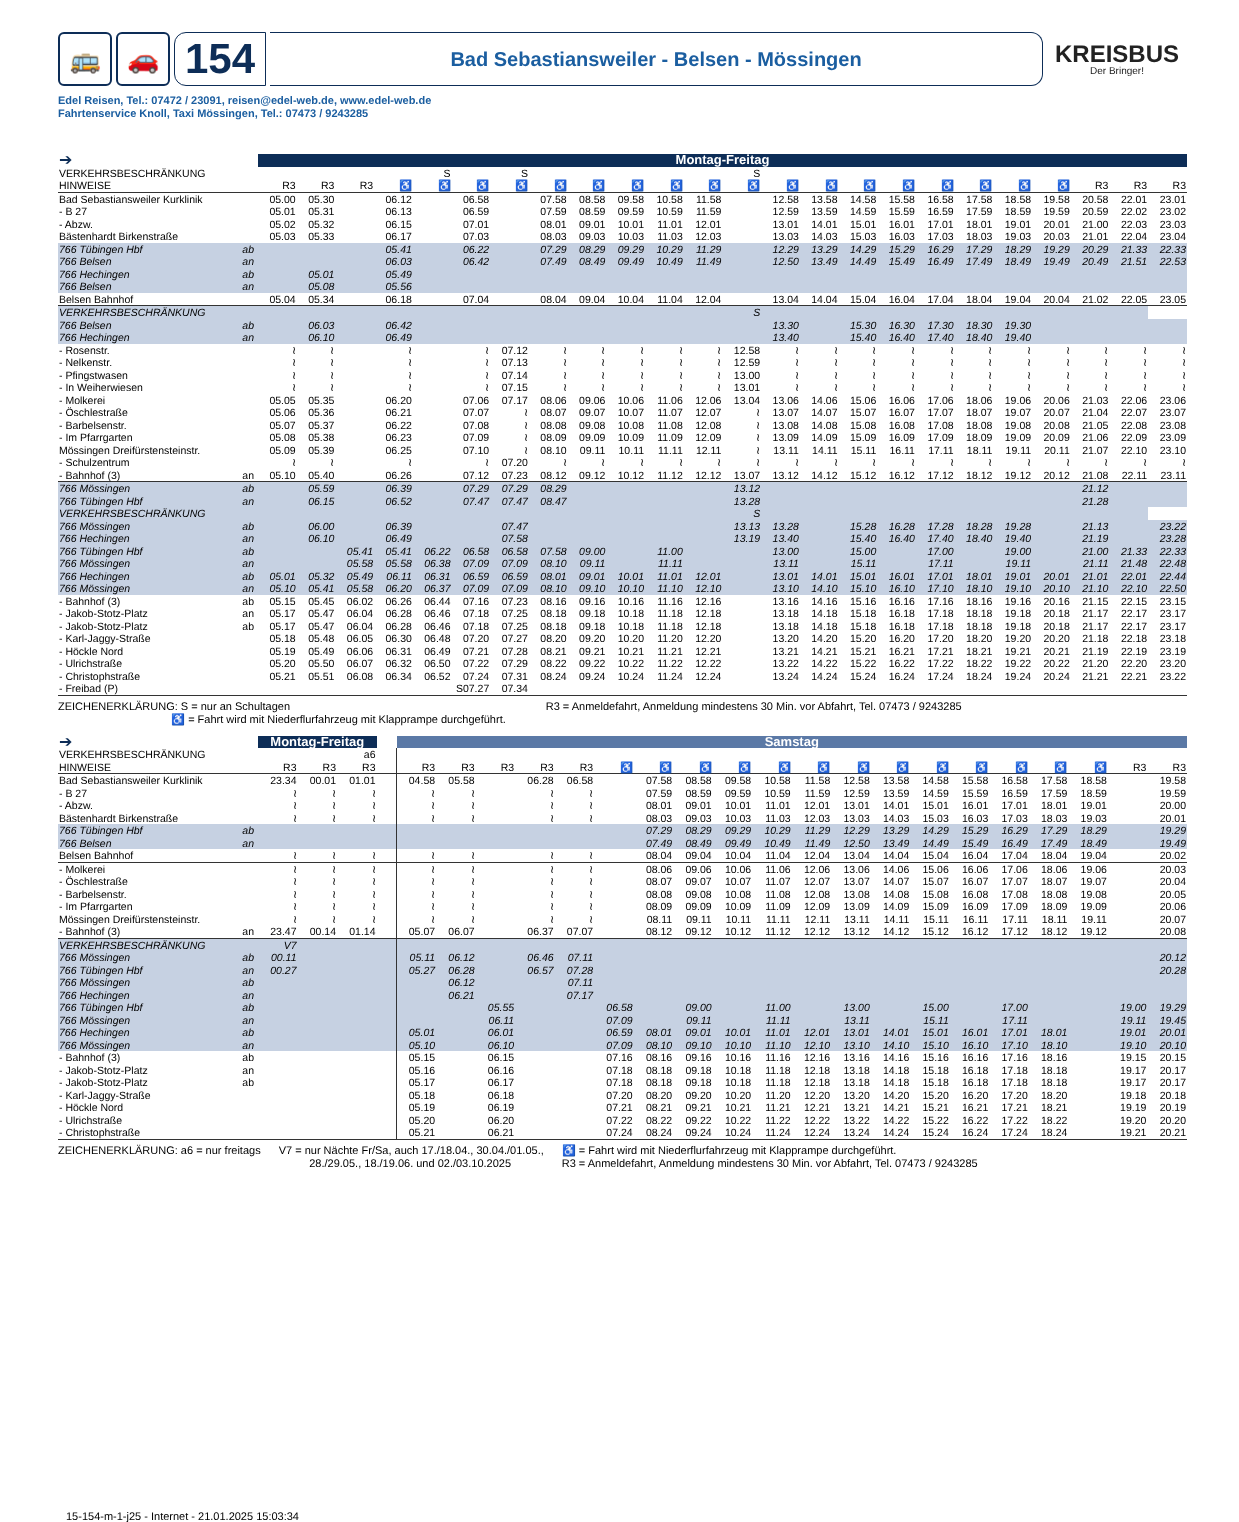🚌 🚗
154
Bad Sebastiansweiler - Belsen - Mössingen
KREISBUS
Der Bringer!
Edel Reisen, Tel.: 07472 / 23091, reisen@edel-web.de, www.edel-web.de
Fahrtenservice Knoll, Taxi Mössingen, Tel.: 07473 / 9243285
| ➔ | | Montag-Freitag | | | | | | | | | | | | | | | | | | | | | | | |
| VERKEHRSBESCHRÄNKUNG | | | | | | S | | S | | | | | | S | | | | | | | | | | | |
| HINWEISE | | R3 | R3 | R3 | ♿ | ♿ | ♿ | ♿ | ♿ | ♿ | ♿ | ♿ | ♿ | ♿ | ♿ | ♿ | ♿ | ♿ | ♿ | ♿ | ♿ | ♿ | R3 | R3 | R3 |
| Bad Sebastiansweiler Kurklinik | | 05.00 | 05.30 | | 06.12 | | 06.58 | | 07.58 | 08.58 | 09.58 | 10.58 | 11.58 | | 12.58 | 13.58 | 14.58 | 15.58 | 16.58 | 17.58 | 18.58 | 19.58 | 20.58 | 22.01 | 23.01 |
| - B 27 | | 05.01 | 05.31 | | 06.13 | | 06.59 | | 07.59 | 08.59 | 09.59 | 10.59 | 11.59 | | 12.59 | 13.59 | 14.59 | 15.59 | 16.59 | 17.59 | 18.59 | 19.59 | 20.59 | 22.02 | 23.02 |
| - Abzw. | | 05.02 | 05.32 | | 06.15 | | 07.01 | | 08.01 | 09.01 | 10.01 | 11.01 | 12.01 | | 13.01 | 14.01 | 15.01 | 16.01 | 17.01 | 18.01 | 19.01 | 20.01 | 21.00 | 22.03 | 23.03 |
| Bästenhardt Birkenstraße | | 05.03 | 05.33 | | 06.17 | | 07.03 | | 08.03 | 09.03 | 10.03 | 11.03 | 12.03 | | 13.03 | 14.03 | 15.03 | 16.03 | 17.03 | 18.03 | 19.03 | 20.03 | 21.01 | 22.04 | 23.04 |
| 766 Tübingen Hbf | ab | | | | 05.41 | | 06.22 | | 07.29 | 08.29 | 09.29 | 10.29 | 11.29 | | 12.29 | 13.29 | 14.29 | 15.29 | 16.29 | 17.29 | 18.29 | 19.29 | 20.29 | 21.33 | 22.33 |
| 766 Belsen | an | | | | 06.03 | | 06.42 | | 07.49 | 08.49 | 09.49 | 10.49 | 11.49 | | 12.50 | 13.49 | 14.49 | 15.49 | 16.49 | 17.49 | 18.49 | 19.49 | 20.49 | 21.51 | 22.53 |
| 766 Hechingen | ab | | 05.01 | | 05.49 | | | | | | | | | | | | | | | | | | | | |
| 766 Belsen | an | | 05.08 | | 05.56 | | | | | | | | | | | | | | | | | | | | |
| Belsen Bahnhof | | 05.04 | 05.34 | | 06.18 | | 07.04 | | 08.04 | 09.04 | 10.04 | 11.04 | 12.04 | | 13.04 | 14.04 | 15.04 | 16.04 | 17.04 | 18.04 | 19.04 | 20.04 | 21.02 | 22.05 | 23.05 |
| VERKEHRSBESCHRÄNKUNG | | | | | | | | | | | | | | S | | | | | | | | | | | |
| 766 Belsen | ab | | 06.03 | | 06.42 | | | | | | | | | | 13.30 | | 15.30 | 16.30 | 17.30 | 18.30 | 19.30 | | | | |
| 766 Hechingen | an | | 06.10 | | 06.49 | | | | | | | | | | 13.40 | | 15.40 | 16.40 | 17.40 | 18.40 | 19.40 | | | | |
| - Rosenstr. | | ≀ | ≀ | | ≀ | | ≀ | 07.12 | ≀ | ≀ | ≀ | ≀ | ≀ | 12.58 | ≀ | ≀ | ≀ | ≀ | ≀ | ≀ | ≀ | ≀ | ≀ | ≀ | ≀ |
| - Nelkenstr. | | ≀ | ≀ | | ≀ | | ≀ | 07.13 | ≀ | ≀ | ≀ | ≀ | ≀ | 12.59 | ≀ | ≀ | ≀ | ≀ | ≀ | ≀ | ≀ | ≀ | ≀ | ≀ | ≀ |
| - Pfingstwasen | | ≀ | ≀ | | ≀ | | ≀ | 07.14 | ≀ | ≀ | ≀ | ≀ | ≀ | 13.00 | ≀ | ≀ | ≀ | ≀ | ≀ | ≀ | ≀ | ≀ | ≀ | ≀ | ≀ |
| - In Weiherwiesen | | ≀ | ≀ | | ≀ | | ≀ | 07.15 | ≀ | ≀ | ≀ | ≀ | ≀ | 13.01 | ≀ | ≀ | ≀ | ≀ | ≀ | ≀ | ≀ | ≀ | ≀ | ≀ | ≀ |
| - Molkerei | | 05.05 | 05.35 | | 06.20 | | 07.06 | 07.17 | 08.06 | 09.06 | 10.06 | 11.06 | 12.06 | 13.04 | 13.06 | 14.06 | 15.06 | 16.06 | 17.06 | 18.06 | 19.06 | 20.06 | 21.03 | 22.06 | 23.06 |
| - Öschlestraße | | 05.06 | 05.36 | | 06.21 | | 07.07 | ≀ | 08.07 | 09.07 | 10.07 | 11.07 | 12.07 | ≀ | 13.07 | 14.07 | 15.07 | 16.07 | 17.07 | 18.07 | 19.07 | 20.07 | 21.04 | 22.07 | 23.07 |
| - Barbelsenstr. | | 05.07 | 05.37 | | 06.22 | | 07.08 | ≀ | 08.08 | 09.08 | 10.08 | 11.08 | 12.08 | ≀ | 13.08 | 14.08 | 15.08 | 16.08 | 17.08 | 18.08 | 19.08 | 20.08 | 21.05 | 22.08 | 23.08 |
| - Im Pfarrgarten | | 05.08 | 05.38 | | 06.23 | | 07.09 | ≀ | 08.09 | 09.09 | 10.09 | 11.09 | 12.09 | ≀ | 13.09 | 14.09 | 15.09 | 16.09 | 17.09 | 18.09 | 19.09 | 20.09 | 21.06 | 22.09 | 23.09 |
| Mössingen Dreifürstensteinstr. | | 05.09 | 05.39 | | 06.25 | | 07.10 | ≀ | 08.10 | 09.11 | 10.11 | 11.11 | 12.11 | ≀ | 13.11 | 14.11 | 15.11 | 16.11 | 17.11 | 18.11 | 19.11 | 20.11 | 21.07 | 22.10 | 23.10 |
| - Schulzentrum | | ≀ | ≀ | | ≀ | | ≀ | 07.20 | ≀ | ≀ | ≀ | ≀ | ≀ | ≀ | ≀ | ≀ | ≀ | ≀ | ≀ | ≀ | ≀ | ≀ | ≀ | ≀ | ≀ |
| - Bahnhof (3) | an | 05.10 | 05.40 | | 06.26 | | 07.12 | 07.23 | 08.12 | 09.12 | 10.12 | 11.12 | 12.12 | 13.07 | 13.12 | 14.12 | 15.12 | 16.12 | 17.12 | 18.12 | 19.12 | 20.12 | 21.08 | 22.11 | 23.11 |
| 766 Mössingen | ab | | 05.59 | | 06.39 | | 07.29 | 07.29 | 08.29 | | | | | 13.12 | | | | | | | | | 21.12 | | |
| 766 Tübingen Hbf | an | | 06.15 | | 06.52 | | 07.47 | 07.47 | 08.47 | | | | | 13.28 | | | | | | | | | 21.28 | | |
| VERKEHRSBESCHRÄNKUNG | | | | | | | | | | | | | | S | | | | | | | | | | | |
| 766 Mössingen | ab | | 06.00 | | 06.39 | | | 07.47 | | | | | | 13.13 | 13.28 | | 15.28 | 16.28 | 17.28 | 18.28 | 19.28 | | 21.13 | | 23.22 |
| 766 Hechingen | an | | 06.10 | | 06.49 | | | 07.58 | | | | | | 13.19 | 13.40 | | 15.40 | 16.40 | 17.40 | 18.40 | 19.40 | | 21.19 | | 23.28 |
| 766 Tübingen Hbf | ab | | | 05.41 | 05.41 | 06.22 | 06.58 | 06.58 | 07.58 | 09.00 | | 11.00 | | | 13.00 | | 15.00 | | 17.00 | | 19.00 | | 21.00 | 21.33 | 22.33 |
| 766 Mössingen | an | | | 05.58 | 05.58 | 06.38 | 07.09 | 07.09 | 08.10 | 09.11 | | 11.11 | | | 13.11 | | 15.11 | | 17.11 | | 19.11 | | 21.11 | 21.48 | 22.48 |
| 766 Hechingen | ab | 05.01 | 05.32 | 05.49 | 06.11 | 06.31 | 06.59 | 06.59 | 08.01 | 09.01 | 10.01 | 11.01 | 12.01 | | 13.01 | 14.01 | 15.01 | 16.01 | 17.01 | 18.01 | 19.01 | 20.01 | 21.01 | 22.01 | 22.44 |
| 766 Mössingen | an | 05.10 | 05.41 | 05.58 | 06.20 | 06.37 | 07.09 | 07.09 | 08.10 | 09.10 | 10.10 | 11.10 | 12.10 | | 13.10 | 14.10 | 15.10 | 16.10 | 17.10 | 18.10 | 19.10 | 20.10 | 21.10 | 22.10 | 22.50 |
| - Bahnhof (3) | ab | 05.15 | 05.45 | 06.02 | 06.26 | 06.44 | 07.16 | 07.23 | 08.16 | 09.16 | 10.16 | 11.16 | 12.16 | | 13.16 | 14.16 | 15.16 | 16.16 | 17.16 | 18.16 | 19.16 | 20.16 | 21.15 | 22.15 | 23.15 |
| - Jakob-Stotz-Platz | an | 05.17 | 05.47 | 06.04 | 06.28 | 06.46 | 07.18 | 07.25 | 08.18 | 09.18 | 10.18 | 11.18 | 12.18 | | 13.18 | 14.18 | 15.18 | 16.18 | 17.18 | 18.18 | 19.18 | 20.18 | 21.17 | 22.17 | 23.17 |
| - Jakob-Stotz-Platz | ab | 05.17 | 05.47 | 06.04 | 06.28 | 06.46 | 07.18 | 07.25 | 08.18 | 09.18 | 10.18 | 11.18 | 12.18 | | 13.18 | 14.18 | 15.18 | 16.18 | 17.18 | 18.18 | 19.18 | 20.18 | 21.17 | 22.17 | 23.17 |
| - Karl-Jaggy-Straße | | 05.18 | 05.48 | 06.05 | 06.30 | 06.48 | 07.20 | 07.27 | 08.20 | 09.20 | 10.20 | 11.20 | 12.20 | | 13.20 | 14.20 | 15.20 | 16.20 | 17.20 | 18.20 | 19.20 | 20.20 | 21.18 | 22.18 | 23.18 |
| - Höckle Nord | | 05.19 | 05.49 | 06.06 | 06.31 | 06.49 | 07.21 | 07.28 | 08.21 | 09.21 | 10.21 | 11.21 | 12.21 | | 13.21 | 14.21 | 15.21 | 16.21 | 17.21 | 18.21 | 19.21 | 20.21 | 21.19 | 22.19 | 23.19 |
| - Ulrichstraße | | 05.20 | 05.50 | 06.07 | 06.32 | 06.50 | 07.22 | 07.29 | 08.22 | 09.22 | 10.22 | 11.22 | 12.22 | | 13.22 | 14.22 | 15.22 | 16.22 | 17.22 | 18.22 | 19.22 | 20.22 | 21.20 | 22.20 | 23.20 |
| - Christophstraße | | 05.21 | 05.51 | 06.08 | 06.34 | 06.52 | 07.24 | 07.31 | 08.24 | 09.24 | 10.24 | 11.24 | 12.24 | | 13.24 | 14.24 | 15.24 | 16.24 | 17.24 | 18.24 | 19.24 | 20.24 | 21.21 | 22.21 | 23.22 |
| - Freibad (P) | | | | | | | S07.27 | 07.34 | | | | | | | | | | | | | | | | | |
ZEICHENERKLÄRUNG: S = nur an Schultagen
♿ = Fahrt wird mit Niederflurfahrzeug mit Klapprampe durchgeführt.
R3 = Anmeldefahrt, Anmeldung mindestens 30 Min. vor Abfahrt, Tel. 07473 / 9243285
| ➔ | | Montag-Freitag | | | | Samstag | | | | | | | | | | | | | | | | | | | |
| VERKEHRSBESCHRÄNKUNG | | | | a6 | | | | | | | | | | | | | | | | | | | | | |
| HINWEISE | | R3 | R3 | R3 | | R3 | R3 | R3 | R3 | R3 | ♿ | ♿ | ♿ | ♿ | ♿ | ♿ | ♿ | ♿ | ♿ | ♿ | ♿ | ♿ | ♿ | R3 | R3 |
| Bad Sebastiansweiler Kurklinik | | 23.34 | 00.01 | 01.01 | | 04.58 | 05.58 | | 06.28 | 06.58 | | 07.58 | 08.58 | 09.58 | 10.58 | 11.58 | 12.58 | 13.58 | 14.58 | 15.58 | 16.58 | 17.58 | 18.58 | | 19.58 |
| - B 27 | | ≀ | ≀ | ≀ | | ≀ | ≀ | | ≀ | ≀ | | 07.59 | 08.59 | 09.59 | 10.59 | 11.59 | 12.59 | 13.59 | 14.59 | 15.59 | 16.59 | 17.59 | 18.59 | | 19.59 |
| - Abzw. | | ≀ | ≀ | ≀ | | ≀ | ≀ | | ≀ | ≀ | | 08.01 | 09.01 | 10.01 | 11.01 | 12.01 | 13.01 | 14.01 | 15.01 | 16.01 | 17.01 | 18.01 | 19.01 | | 20.00 |
| Bästenhardt Birkenstraße | | ≀ | ≀ | ≀ | | ≀ | ≀ | | ≀ | ≀ | | 08.03 | 09.03 | 10.03 | 11.03 | 12.03 | 13.03 | 14.03 | 15.03 | 16.03 | 17.03 | 18.03 | 19.03 | | 20.01 |
| 766 Tübingen Hbf | ab | | | | | | | | | | | 07.29 | 08.29 | 09.29 | 10.29 | 11.29 | 12.29 | 13.29 | 14.29 | 15.29 | 16.29 | 17.29 | 18.29 | | 19.29 |
| 766 Belsen | an | | | | | | | | | | | 07.49 | 08.49 | 09.49 | 10.49 | 11.49 | 12.50 | 13.49 | 14.49 | 15.49 | 16.49 | 17.49 | 18.49 | | 19.49 |
| Belsen Bahnhof | | ≀ | ≀ | ≀ | | ≀ | ≀ | | ≀ | ≀ | | 08.04 | 09.04 | 10.04 | 11.04 | 12.04 | 13.04 | 14.04 | 15.04 | 16.04 | 17.04 | 18.04 | 19.04 | | 20.02 |
| - Molkerei | | ≀ | ≀ | ≀ | | ≀ | ≀ | | ≀ | ≀ | | 08.06 | 09.06 | 10.06 | 11.06 | 12.06 | 13.06 | 14.06 | 15.06 | 16.06 | 17.06 | 18.06 | 19.06 | | 20.03 |
| - Öschlestraße | | ≀ | ≀ | ≀ | | ≀ | ≀ | | ≀ | ≀ | | 08.07 | 09.07 | 10.07 | 11.07 | 12.07 | 13.07 | 14.07 | 15.07 | 16.07 | 17.07 | 18.07 | 19.07 | | 20.04 |
| - Barbelsenstr. | | ≀ | ≀ | ≀ | | ≀ | ≀ | | ≀ | ≀ | | 08.08 | 09.08 | 10.08 | 11.08 | 12.08 | 13.08 | 14.08 | 15.08 | 16.08 | 17.08 | 18.08 | 19.08 | | 20.05 |
| - Im Pfarrgarten | | ≀ | ≀ | ≀ | | ≀ | ≀ | | ≀ | ≀ | | 08.09 | 09.09 | 10.09 | 11.09 | 12.09 | 13.09 | 14.09 | 15.09 | 16.09 | 17.09 | 18.09 | 19.09 | | 20.06 |
| Mössingen Dreifürstensteinstr. | | ≀ | ≀ | ≀ | | ≀ | ≀ | | ≀ | ≀ | | 08.11 | 09.11 | 10.11 | 11.11 | 12.11 | 13.11 | 14.11 | 15.11 | 16.11 | 17.11 | 18.11 | 19.11 | | 20.07 |
| - Bahnhof (3) | an | 23.47 | 00.14 | 01.14 | | 05.07 | 06.07 | | 06.37 | 07.07 | | 08.12 | 09.12 | 10.12 | 11.12 | 12.12 | 13.12 | 14.12 | 15.12 | 16.12 | 17.12 | 18.12 | 19.12 | | 20.08 |
| VERKEHRSBESCHRÄNKUNG | | V7 | | | | | | | | | | | | | | | | | | | | | | | |
| 766 Mössingen | ab | 00.11 | | | | 05.11 | 06.12 | | 06.46 | 07.11 | | | | | | | | | | | | | | | 20.12 |
| 766 Tübingen Hbf | an | 00.27 | | | | 05.27 | 06.28 | | 06.57 | 07.28 | | | | | | | | | | | | | | | 20.28 |
| 766 Mössingen | ab | | | | | | 06.12 | | | 07.11 | | | | | | | | | | | | | | | |
| 766 Hechingen | an | | | | | | 06.21 | | | 07.17 | | | | | | | | | | | | | | | |
| 766 Tübingen Hbf | ab | | | | | | | 05.55 | | | 06.58 | | 09.00 | | 11.00 | | 13.00 | | 15.00 | | 17.00 | | | 19.00 | 19.29 |
| 766 Mössingen | an | | | | | | | 06.11 | | | 07.09 | | 09.11 | | 11.11 | | 13.11 | | 15.11 | | 17.11 | | | 19.11 | 19.45 |
| 766 Hechingen | ab | | | | | 05.01 | | 06.01 | | | 06.59 | 08.01 | 09.01 | 10.01 | 11.01 | 12.01 | 13.01 | 14.01 | 15.01 | 16.01 | 17.01 | 18.01 | | 19.01 | 20.01 |
| 766 Mössingen | an | | | | | 05.10 | | 06.10 | | | 07.09 | 08.10 | 09.10 | 10.10 | 11.10 | 12.10 | 13.10 | 14.10 | 15.10 | 16.10 | 17.10 | 18.10 | | 19.10 | 20.10 |
| - Bahnhof (3) | ab | | | | | 05.15 | | 06.15 | | | 07.16 | 08.16 | 09.16 | 10.16 | 11.16 | 12.16 | 13.16 | 14.16 | 15.16 | 16.16 | 17.16 | 18.16 | | 19.15 | 20.15 |
| - Jakob-Stotz-Platz | an | | | | | 05.16 | | 06.16 | | | 07.18 | 08.18 | 09.18 | 10.18 | 11.18 | 12.18 | 13.18 | 14.18 | 15.18 | 16.18 | 17.18 | 18.18 | | 19.17 | 20.17 |
| - Jakob-Stotz-Platz | ab | | | | | 05.17 | | 06.17 | | | 07.18 | 08.18 | 09.18 | 10.18 | 11.18 | 12.18 | 13.18 | 14.18 | 15.18 | 16.18 | 17.18 | 18.18 | | 19.17 | 20.17 |
| - Karl-Jaggy-Straße | | | | | | 05.18 | | 06.18 | | | 07.20 | 08.20 | 09.20 | 10.20 | 11.20 | 12.20 | 13.20 | 14.20 | 15.20 | 16.20 | 17.20 | 18.20 | | 19.18 | 20.18 |
| - Höckle Nord | | | | | | 05.19 | | 06.19 | | | 07.21 | 08.21 | 09.21 | 10.21 | 11.21 | 12.21 | 13.21 | 14.21 | 15.21 | 16.21 | 17.21 | 18.21 | | 19.19 | 20.19 |
| - Ulrichstraße | | | | | | 05.20 | | 06.20 | | | 07.22 | 08.22 | 09.22 | 10.22 | 11.22 | 12.22 | 13.22 | 14.22 | 15.22 | 16.22 | 17.22 | 18.22 | | 19.20 | 20.20 |
| - Christophstraße | | | | | | 05.21 | | 06.21 | | | 07.24 | 08.24 | 09.24 | 10.24 | 11.24 | 12.24 | 13.24 | 14.24 | 15.24 | 16.24 | 17.24 | 18.24 | | 19.21 | 20.21 |
ZEICHENERKLÄRUNG: a6 = nur freitags
V7 = nur Nächte Fr/Sa, auch 17./18.04., 30.04./01.05.,
28./29.05., 18./19.06. und 02./03.10.2025
♿ = Fahrt wird mit Niederflurfahrzeug mit Klapprampe durchgeführt.
R3 = Anmeldefahrt, Anmeldung mindestens 30 Min. vor Abfahrt, Tel. 07473 / 9243285
15-154-m-1-j25 - Internet - 21.01.2025 15:03:34